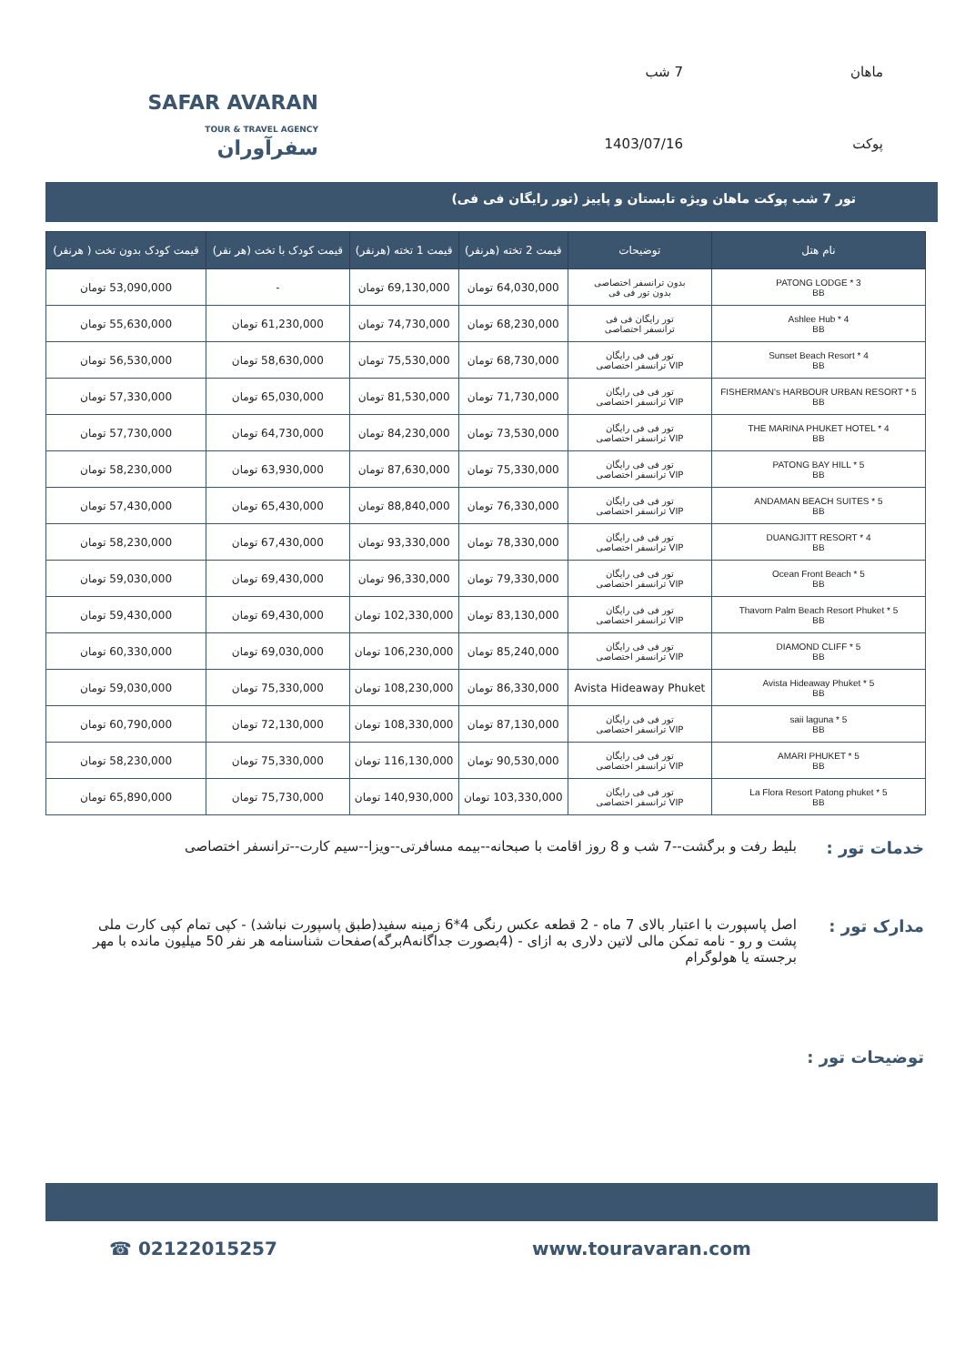ماهان 7 شب پوکت 1403/07/16
SAFAR AVARAN
TOUR & TRAVEL AGENCY
سفرآوران
تور 7 شب پوکت ماهان ویژه تابستان و پاییز (تور رایگان فی فی)
| نام هتل | توضیحات | قیمت 2 تخته (هرنفر) | قیمت 1 تخته (هرنفر) | قیمت کودک با تخت (هر نفر) | قیمت کودک بدون تخت ( هرنفر) |
| --- | --- | --- | --- | --- | --- |
| PATONG LODGE * 3 BB | بدون ترانسفر اختصاصی بدون تور فی فی | 64,030,000 تومان | 69,130,000 تومان | - | 53,090,000 تومان |
| Ashlee Hub * 4 BB | تور رایگان فی فی ترانسفر اختصاصی | 68,230,000 تومان | 74,730,000 تومان | 61,230,000 تومان | 55,630,000 تومان |
| Sunset Beach Resort * 4 BB | تور فی فی رایگان VIP ترانسفر اختصاصی | 68,730,000 تومان | 75,530,000 تومان | 58,630,000 تومان | 56,530,000 تومان |
| FISHERMAN's HARBOUR URBAN RESORT * 5 BB | تور فی فی رایگان VIP ترانسفر اختصاصی | 71,730,000 تومان | 81,530,000 تومان | 65,030,000 تومان | 57,330,000 تومان |
| THE MARINA PHUKET HOTEL * 4 BB | تور فی فی رایگان VIP ترانسفر اختصاصی | 73,530,000 تومان | 84,230,000 تومان | 64,730,000 تومان | 57,730,000 تومان |
| PATONG BAY HILL * 5 BB | تور فی فی رایگان VIP ترانسفر اختصاصی | 75,330,000 تومان | 87,630,000 تومان | 63,930,000 تومان | 58,230,000 تومان |
| ANDAMAN BEACH SUITES * 5 BB | تور فی فی رایگان VIP ترانسفر اختصاصی | 76,330,000 تومان | 88,840,000 تومان | 65,430,000 تومان | 57,430,000 تومان |
| DUANGJITT RESORT * 4 BB | تور فی فی رایگان VIP ترانسفر اختصاصی | 78,330,000 تومان | 93,330,000 تومان | 67,430,000 تومان | 58,230,000 تومان |
| Ocean Front Beach * 5 BB | تور فی فی رایگان VIP ترانسفر اختصاصی | 79,330,000 تومان | 96,330,000 تومان | 69,430,000 تومان | 59,030,000 تومان |
| Thavorn Palm Beach Resort Phuket * 5 BB | تور فی فی رایگان VIP ترانسفر اختصاصی | 83,130,000 تومان | 102,330,000 تومان | 69,430,000 تومان | 59,430,000 تومان |
| DIAMOND CLIFF * 5 BB | تور فی فی رایگان VIP ترانسفر اختصاصی | 85,240,000 تومان | 106,230,000 تومان | 69,030,000 تومان | 60,330,000 تومان |
| Avista Hideaway Phuket * 5 BB | Avista Hideaway Phuket | 86,330,000 تومان | 108,230,000 تومان | 75,330,000 تومان | 59,030,000 تومان |
| saii laguna * 5 BB | تور فی فی رایگان VIP ترانسفر اختصاصی | 87,130,000 تومان | 108,330,000 تومان | 72,130,000 تومان | 60,790,000 تومان |
| AMARI PHUKET * 5 BB | تور فی فی رایگان VIP ترانسفر اختصاصی | 90,530,000 تومان | 116,130,000 تومان | 75,330,000 تومان | 58,230,000 تومان |
| La Flora Resort Patong phuket * 5 BB | تور فی فی رایگان VIP ترانسفر اختصاصی | 103,330,000 تومان | 140,930,000 تومان | 75,730,000 تومان | 65,890,000 تومان |
خدمات تور : بلیط رفت و برگشت--7 شب و 8 روز اقامت با صبحانه--بیمه مسافرتی--ویزا--سیم کارت--ترانسفر اختصاصی
مدارک تور : اصل پاسپورت با اعتبار بالای 7 ماه - 2 قطعه عکس رنگی 4*6 زمینه سفید(طبق پاسپورت نباشد) - کپی تمام کپی کارت ملی پشت و رو - نامه تمکن مالی لاتین دلاری به ازای - (4بصورت جداگانهAبرگه)صفحات شناسنامه هر نفر 50 میلیون مانده با مهر برجسته یا هولوگرام
توضیحات تور :
☎ 02122015257 www.touravaran.com